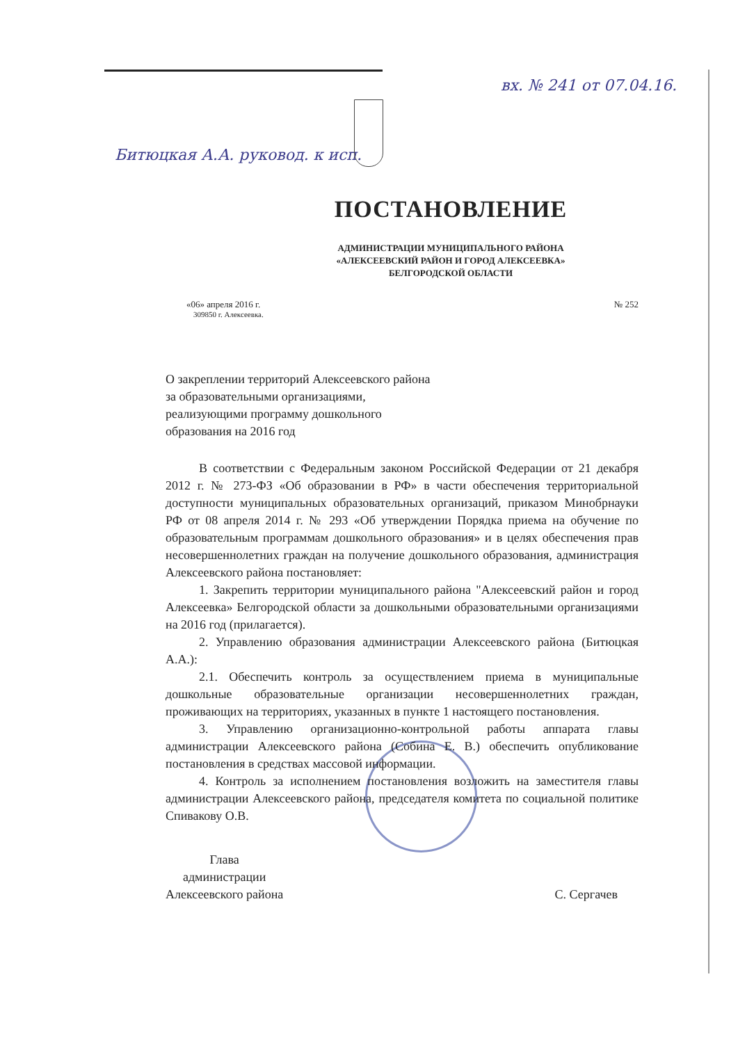вх. № 241 от 07.04.16.
Битюцкая А.А. руковод. к исп.
ПОСТАНОВЛЕНИЕ
АДМИНИСТРАЦИИ МУНИЦИПАЛЬНОГО РАЙОНА
«АЛЕКСЕЕВСКИЙ РАЙОН И ГОРОД АЛЕКСЕЕВКА»
БЕЛГОРОДСКОЙ ОБЛАСТИ
«06» апреля 2016 г. № 252
309850 г. Алексеевка.
О закреплении территорий Алексеевского района за образовательными организациями, реализующими программу дошкольного образования на 2016 год
В соответствии с Федеральным законом Российской Федерации от 21 декабря 2012 г. № 273-ФЗ «Об образовании в РФ» в части обеспечения территориальной доступности муниципальных образовательных организаций, приказом Минобрнауки РФ от 08 апреля 2014 г. № 293 «Об утверждении Порядка приема на обучение по образовательным программам дошкольного образования» и в целях обеспечения прав несовершеннолетних граждан на получение дошкольного образования, администрация Алексеевского района постановляет:
1. Закрепить территории муниципального района "Алексеевский район и город Алексеевка» Белгородской области за дошкольными образовательными организациями на 2016 год (прилагается).
2. Управлению образования администрации Алексеевского района (Битюцкая А.А.):
2.1. Обеспечить контроль за осуществлением приема в муниципальные дошкольные образовательные организации несовершеннолетних граждан, проживающих на территориях, указанных в пункте 1 настоящего постановления.
3. Управлению организационно-контрольной работы аппарата главы администрации Алексеевского района (Собина Е. В.) обеспечить опубликование постановления в средствах массовой информации.
4. Контроль за исполнением постановления возложить на заместителя главы администрации Алексеевского района, председателя комитета по социальной политике Спивакову О.В.
Глава
администрации
Алексеевского района
С. Сергачев